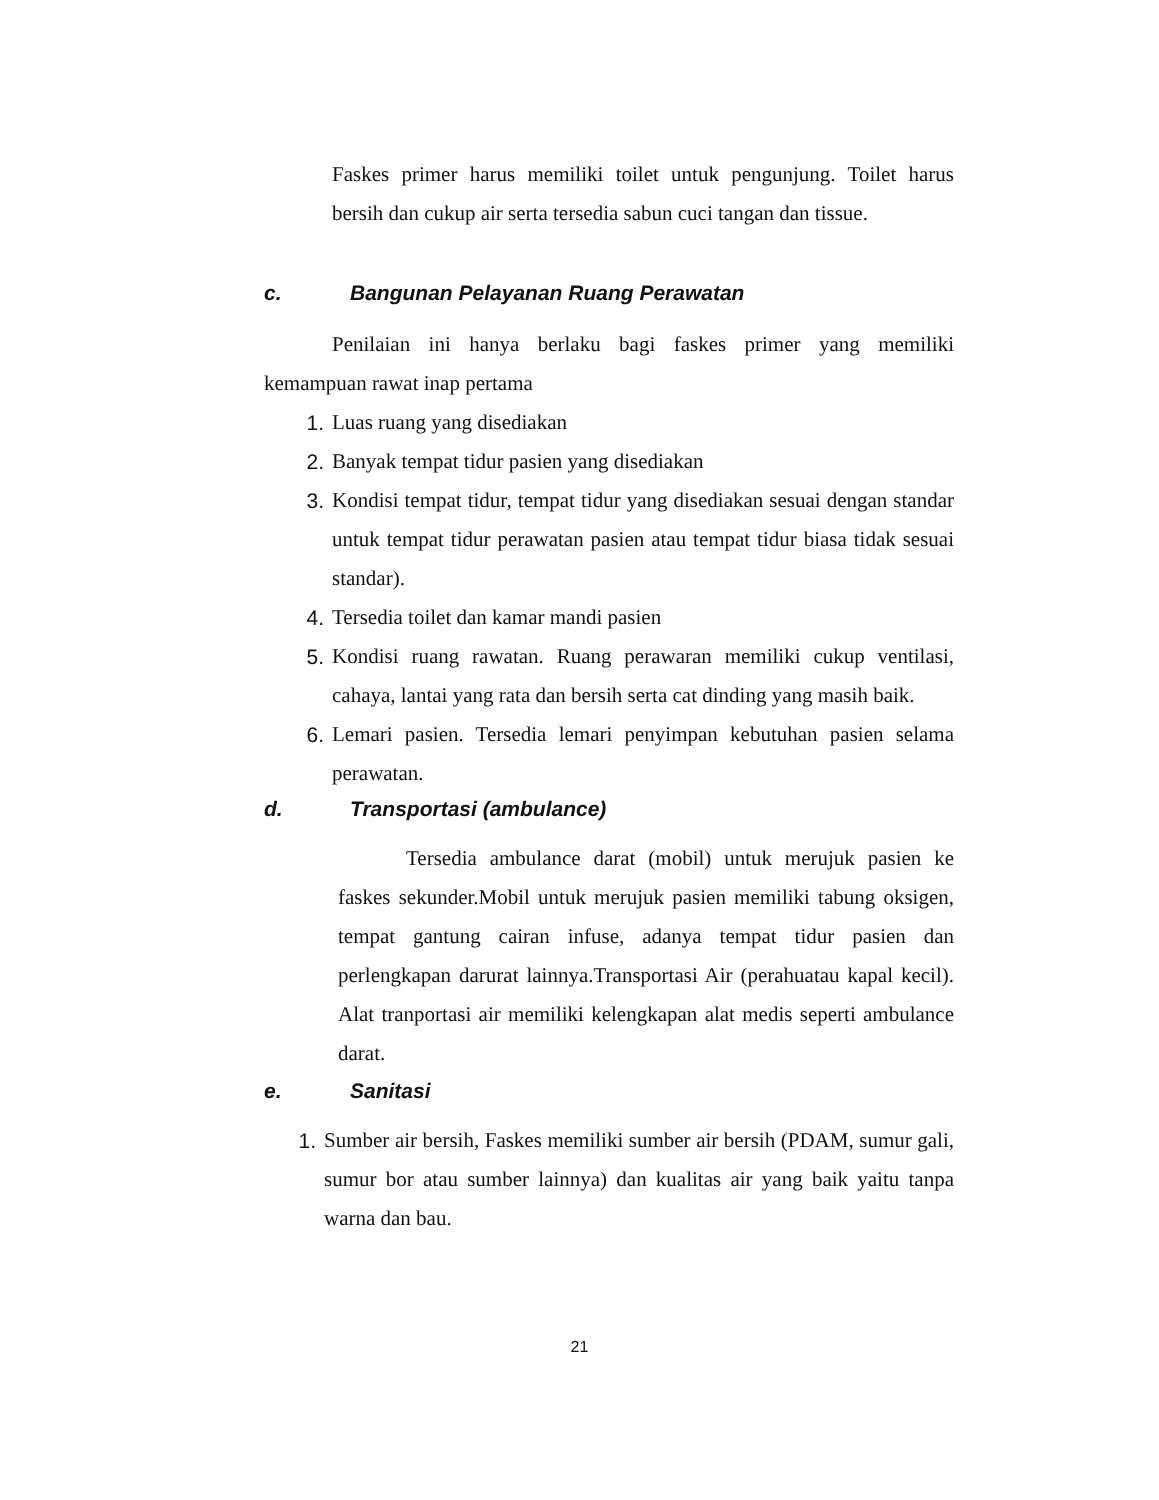Faskes primer harus memiliki toilet untuk pengunjung. Toilet harus bersih dan cukup air serta tersedia sabun cuci tangan dan tissue.
c. Bangunan Pelayanan Ruang Perawatan
Penilaian ini hanya berlaku bagi faskes primer yang memiliki kemampuan rawat inap pertama
1. Luas ruang yang disediakan
2. Banyak tempat tidur pasien yang disediakan
3. Kondisi tempat tidur, tempat tidur yang disediakan sesuai dengan standar untuk tempat tidur perawatan pasien atau tempat tidur biasa tidak sesuai standar).
4. Tersedia toilet dan kamar mandi pasien
5. Kondisi ruang rawatan. Ruang perawaran memiliki cukup ventilasi, cahaya, lantai yang rata dan bersih serta cat dinding yang masih baik.
6. Lemari pasien. Tersedia lemari penyimpan kebutuhan pasien selama perawatan.
d. Transportasi (ambulance)
Tersedia ambulance darat (mobil) untuk merujuk pasien ke faskes sekunder.Mobil untuk merujuk pasien memiliki tabung oksigen, tempat gantung cairan infuse, adanya tempat tidur pasien dan perlengkapan darurat lainnya.Transportasi Air (perahuatau kapal kecil). Alat tranportasi air memiliki kelengkapan alat medis seperti ambulance darat.
e. Sanitasi
1. Sumber air bersih, Faskes memiliki sumber air bersih (PDAM, sumur gali, sumur bor atau sumber lainnya) dan kualitas air yang baik yaitu tanpa warna dan bau.
21